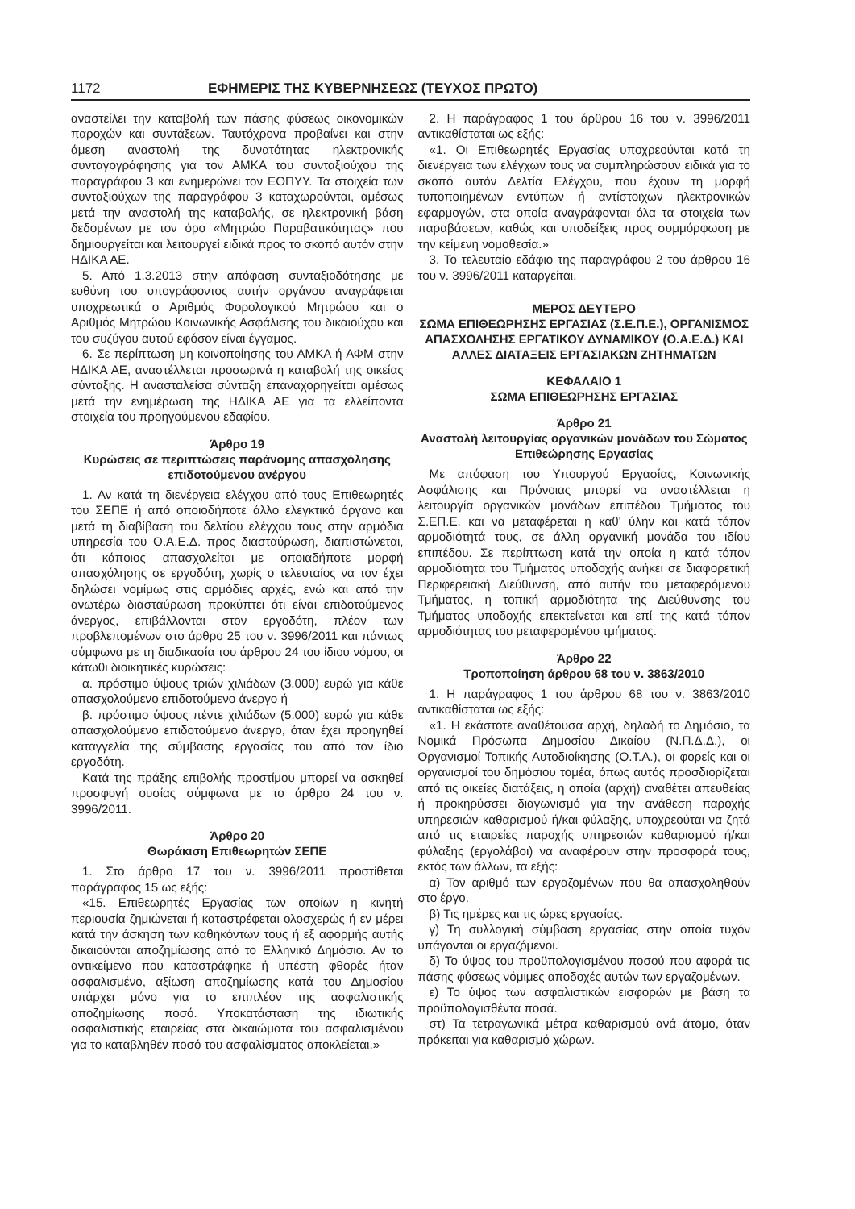1172 ΕΦΗΜΕΡΙΣ ΤΗΣ ΚΥΒΕΡΝΗΣΕΩΣ (ΤΕΥΧΟΣ ΠΡΩΤΟ)
αναστείλει την καταβολή των πάσης φύσεως οικονομικών παροχών και συντάξεων. Ταυτόχρονα προβαίνει και στην άμεση αναστολή της δυνατότητας ηλεκτρονικής συνταγογράφησης για τον ΑΜΚΑ του συνταξιούχου της παραγράφου 3 και ενημερώνει τον ΕΟΠΥΥ. Τα στοιχεία των συνταξιούχων της παραγράφου 3 καταχωρούνται, αμέσως μετά την αναστολή της καταβολής, σε ηλεκτρονική βάση δεδομένων με τον όρο «Μητρώο Παραβατικότητας» που δημιουργείται και λειτουργεί ειδικά προς το σκοπό αυτόν στην ΗΔΙΚΑ ΑΕ.
5. Από 1.3.2013 στην απόφαση συνταξιοδότησης με ευθύνη του υπογράφοντος αυτήν οργάνου αναγράφεται υποχρεωτικά ο Αριθμός Φορολογικού Μητρώου και ο Αριθμός Μητρώου Κοινωνικής Ασφάλισης του δικαιούχου και του συζύγου αυτού εφόσον είναι έγγαμος.
6. Σε περίπτωση μη κοινοποίησης του ΑΜΚΑ ή ΑΦΜ στην ΗΔΙΚΑ ΑΕ, αναστέλλεται προσωρινά η καταβολή της οικείας σύνταξης. Η ανασταλείσα σύνταξη επαναχορηγείται αμέσως μετά την ενημέρωση της ΗΔΙΚΑ ΑΕ για τα ελλείποντα στοιχεία του προηγούμενου εδαφίου.
Άρθρο 19
Κυρώσεις σε περιπτώσεις παράνομης απασχόλησης επιδοτούμενου ανέργου
1. Αν κατά τη διενέργεια ελέγχου από τους Επιθεωρητές του ΣΕΠΕ ή από οποιοδήποτε άλλο ελεγκτικό όργανο και μετά τη διαβίβαση του δελτίου ελέγχου τους στην αρμόδια υπηρεσία του Ο.Α.Ε.Δ. προς διασταύρωση, διαπιστώνεται, ότι κάποιος απασχολείται με οποιαδήποτε μορφή απασχόλησης σε εργοδότη, χωρίς ο τελευταίος να τον έχει δηλώσει νομίμως στις αρμόδιες αρχές, ενώ και από την ανωτέρω διασταύρωση προκύπτει ότι είναι επιδοτούμενος άνεργος, επιβάλλονται στον εργοδότη, πλέον των προβλεπομένων στο άρθρο 25 του ν. 3996/2011 και πάντως σύμφωνα με τη διαδικασία του άρθρου 24 του ίδιου νόμου, οι κάτωθι διοικητικές κυρώσεις:
α. πρόστιμο ύψους τριών χιλιάδων (3.000) ευρώ για κάθε απασχολούμενο επιδοτούμενο άνεργο ή
β. πρόστιμο ύψους πέντε χιλιάδων (5.000) ευρώ για κάθε απασχολούμενο επιδοτούμενο άνεργο, όταν έχει προηγηθεί καταγγελία της σύμβασης εργασίας του από τον ίδιο εργοδότη.
Κατά της πράξης επιβολής προστίμου μπορεί να ασκηθεί προσφυγή ουσίας σύμφωνα με το άρθρο 24 του ν. 3996/2011.
Άρθρο 20
Θωράκιση Επιθεωρητών ΣΕΠΕ
1. Στο άρθρο 17 του ν. 3996/2011 προστίθεται παράγραφος 15 ως εξής:
«15. Επιθεωρητές Εργασίας των οποίων η κινητή περιουσία ζημιώνεται ή καταστρέφεται ολοσχερώς ή εν μέρει κατά την άσκηση των καθηκόντων τους ή εξ αφορμής αυτής δικαιούνται αποζημίωσης από το Ελληνικό Δημόσιο. Αν το αντικείμενο που καταστράφηκε ή υπέστη φθορές ήταν ασφαλισμένο, αξίωση αποζημίωσης κατά του Δημοσίου υπάρχει μόνο για το επιπλέον της ασφαλιστικής αποζημίωσης ποσό. Υποκατάσταση της ιδιωτικής ασφαλιστικής εταιρείας στα δικαιώματα του ασφαλισμένου για το καταβληθέν ποσό του ασφαλίσματος αποκλείεται.»
2. Η παράγραφος 1 του άρθρου 16 του ν. 3996/2011 αντικαθίσταται ως εξής:
«1. Οι Επιθεωρητές Εργασίας υποχρεούνται κατά τη διενέργεια των ελέγχων τους να συμπληρώσουν ειδικά για το σκοπό αυτόν Δελτία Ελέγχου, που έχουν τη μορφή τυποποιημένων εντύπων ή αντίστοιχων ηλεκτρονικών εφαρμογών, στα οποία αναγράφονται όλα τα στοιχεία των παραβάσεων, καθώς και υποδείξεις προς συμμόρφωση με την κείμενη νομοθεσία.»
3. Το τελευταίο εδάφιο της παραγράφου 2 του άρθρου 16 του ν. 3996/2011 καταργείται.
ΜΕΡΟΣ ΔΕΥΤΕΡΟ
ΣΩΜΑ ΕΠΙΘΕΩΡΗΣΗΣ ΕΡΓΑΣΙΑΣ (Σ.Ε.Π.Ε.), ΟΡΓΑΝΙΣΜΟΣ ΑΠΑΣΧΟΛΗΣΗΣ ΕΡΓΑΤΙΚΟΥ ΔΥΝΑΜΙΚΟΥ (Ο.Α.Ε.Δ.) ΚΑΙ ΑΛΛΕΣ ΔΙΑΤΑΞΕΙΣ ΕΡΓΑΣΙΑΚΩΝ ΖΗΤΗΜΑΤΩΝ
ΚΕΦΑΛΑΙΟ 1
ΣΩΜΑ ΕΠΙΘΕΩΡΗΣΗΣ ΕΡΓΑΣΙΑΣ
Άρθρο 21
Αναστολή λειτουργίας οργανικών μονάδων του Σώματος Επιθεώρησης Εργασίας
Με απόφαση του Υπουργού Εργασίας, Κοινωνικής Ασφάλισης και Πρόνοιας μπορεί να αναστέλλεται η λειτουργία οργανικών μονάδων επιπέδου Τμήματος του Σ.ΕΠ.Ε. και να μεταφέρεται η καθ' ύλην και κατά τόπον αρμοδιότητά τους, σε άλλη οργανική μονάδα του ιδίου επιπέδου. Σε περίπτωση κατά την οποία η κατά τόπον αρμοδιότητα του Τμήματος υποδοχής ανήκει σε διαφορετική Περιφερειακή Διεύθυνση, από αυτήν του μεταφερόμενου Τμήματος, η τοπική αρμοδιότητα της Διεύθυνσης του Τμήματος υποδοχής επεκτείνεται και επί της κατά τόπον αρμοδιότητας του μεταφερομένου τμήματος.
Άρθρο 22
Τροποποίηση άρθρου 68 του ν. 3863/2010
1. Η παράγραφος 1 του άρθρου 68 του ν. 3863/2010 αντικαθίσταται ως εξής:
«1. Η εκάστοτε αναθέτουσα αρχή, δηλαδή το Δημόσιο, τα Νομικά Πρόσωπα Δημοσίου Δικαίου (Ν.Π.Δ.Δ.), οι Οργανισμοί Τοπικής Αυτοδιοίκησης (Ο.Τ.Α.), οι φορείς και οι οργανισμοί του δημόσιου τομέα, όπως αυτός προσδιορίζεται από τις οικείες διατάξεις, η οποία (αρχή) αναθέτει απευθείας ή προκηρύσσει διαγωνισμό για την ανάθεση παροχής υπηρεσιών καθαρισμού ή/και φύλαξης, υποχρεούται να ζητά από τις εταιρείες παροχής υπηρεσιών καθαρισμού ή/και φύλαξης (εργολάβοι) να αναφέρουν στην προσφορά τους, εκτός των άλλων, τα εξής:
α) Τον αριθμό των εργαζομένων που θα απασχοληθούν στο έργο.
β) Τις ημέρες και τις ώρες εργασίας.
γ) Τη συλλογική σύμβαση εργασίας στην οποία τυχόν υπάγονται οι εργαζόμενοι.
δ) Το ύψος του προϋπολογισμένου ποσού που αφορά τις πάσης φύσεως νόμιμες αποδοχές αυτών των εργαζομένων.
ε) Το ύψος των ασφαλιστικών εισφορών με βάση τα προϋπολογισθέντα ποσά.
στ) Τα τετραγωνικά μέτρα καθαρισμού ανά άτομο, όταν πρόκειται για καθαρισμό χώρων.